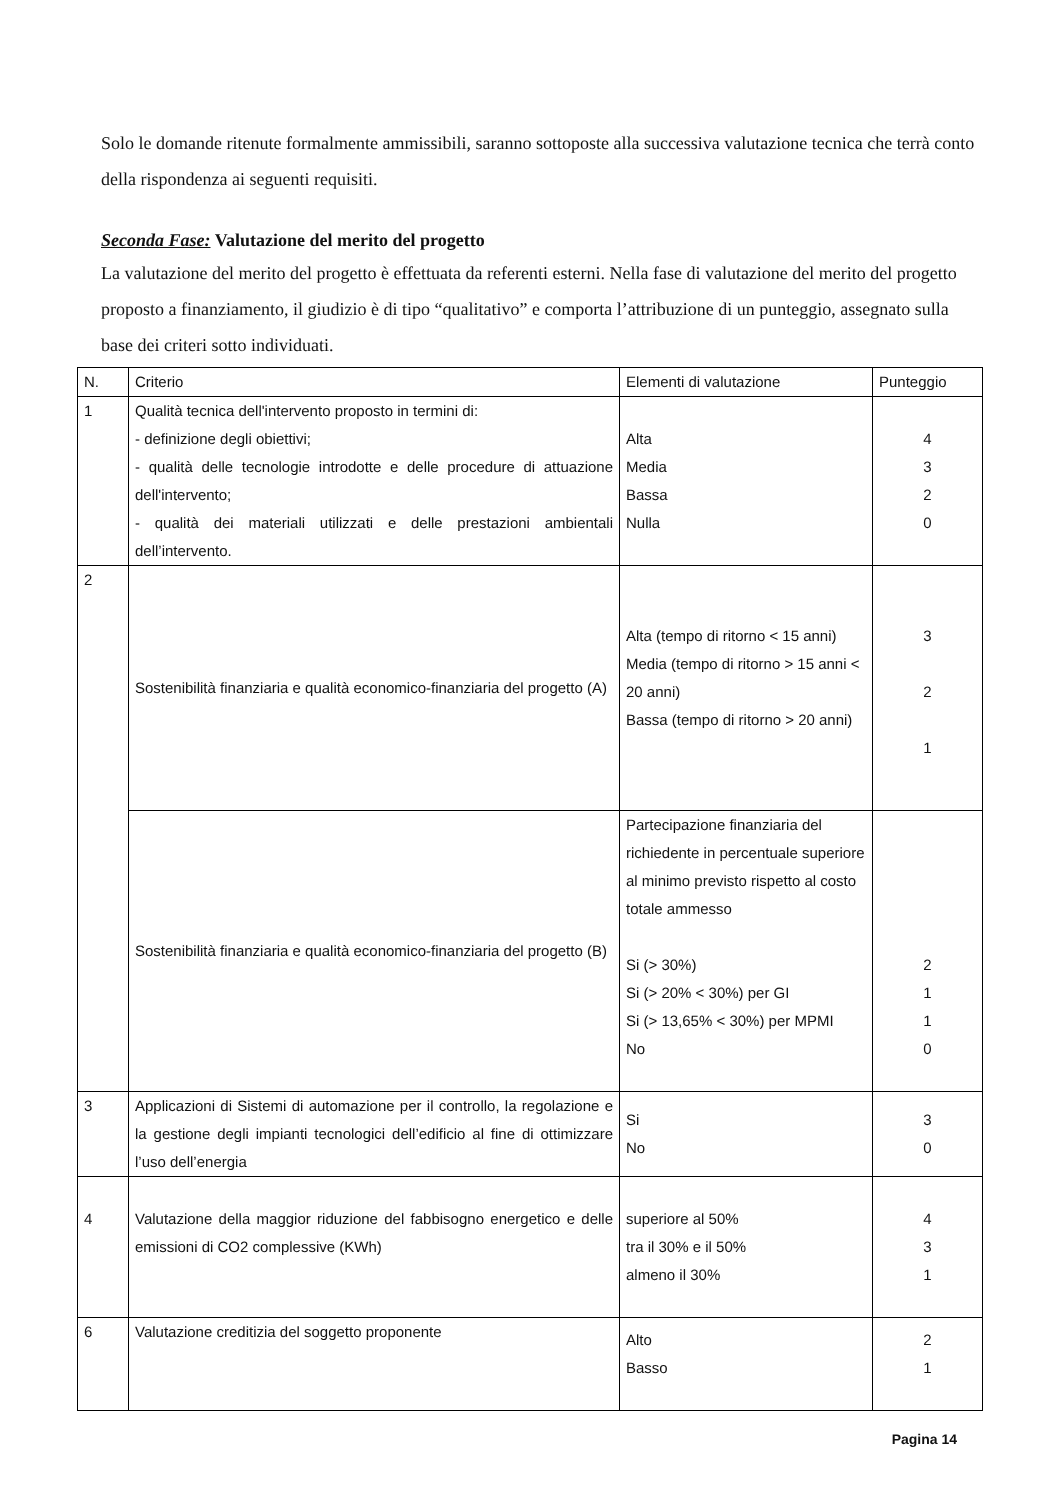Solo le domande ritenute formalmente ammissibili, saranno sottoposte alla successiva valutazione tecnica che terrà conto della rispondenza ai seguenti requisiti.
Seconda Fase: Valutazione del merito del progetto
La valutazione del merito del progetto è effettuata da referenti esterni. Nella fase di valutazione del merito del progetto proposto a finanziamento, il giudizio è di tipo “qualitativo” e comporta l’attribuzione di un punteggio, assegnato sulla base dei criteri sotto individuati.
| N. | Criterio | Elementi di valutazione | Punteggio |
| 1 | Qualità tecnica dell'intervento proposto in termini di: - definizione degli obiettivi; - qualità delle tecnologie introdotte e delle procedure di attuazione dell'intervento; - qualità dei materiali utilizzati e delle prestazioni ambientali dell’intervento. | Alta Media Bassa Nulla | 4 3 2 0 |
| 2 | Sostenibilità finanziaria e qualità economico-finanziaria del progetto (A) | Alta (tempo di ritorno < 15 anni) Media (tempo di ritorno > 15 anni < 20 anni) Bassa (tempo di ritorno > 20 anni) | 3 2 1 |
| | Sostenibilità finanziaria e qualità economico-finanziaria del progetto (B) | Partecipazione finanziaria del richiedente in percentuale superiore al minimo previsto rispetto al costo totale ammesso Si (> 30%) Si (> 20% < 30%) per GI Si (> 13,65% < 30%) per MPMI No | 2 1 1 0 |
| 3 | Applicazioni di Sistemi di automazione per il controllo, la regolazione e la gestione degli impianti tecnologici dell’edificio al fine di ottimizzare l’uso dell’energia | Si No | 3 0 |
| 4 | Valutazione della maggior riduzione del fabbisogno energetico e delle emissioni di CO2 complessive (KWh) | superiore al 50% tra il 30% e il 50% almeno il 30% | 4 3 1 |
| 6 | Valutazione creditizia del soggetto proponente | Alto Basso | 2 1 |
Pagina 14